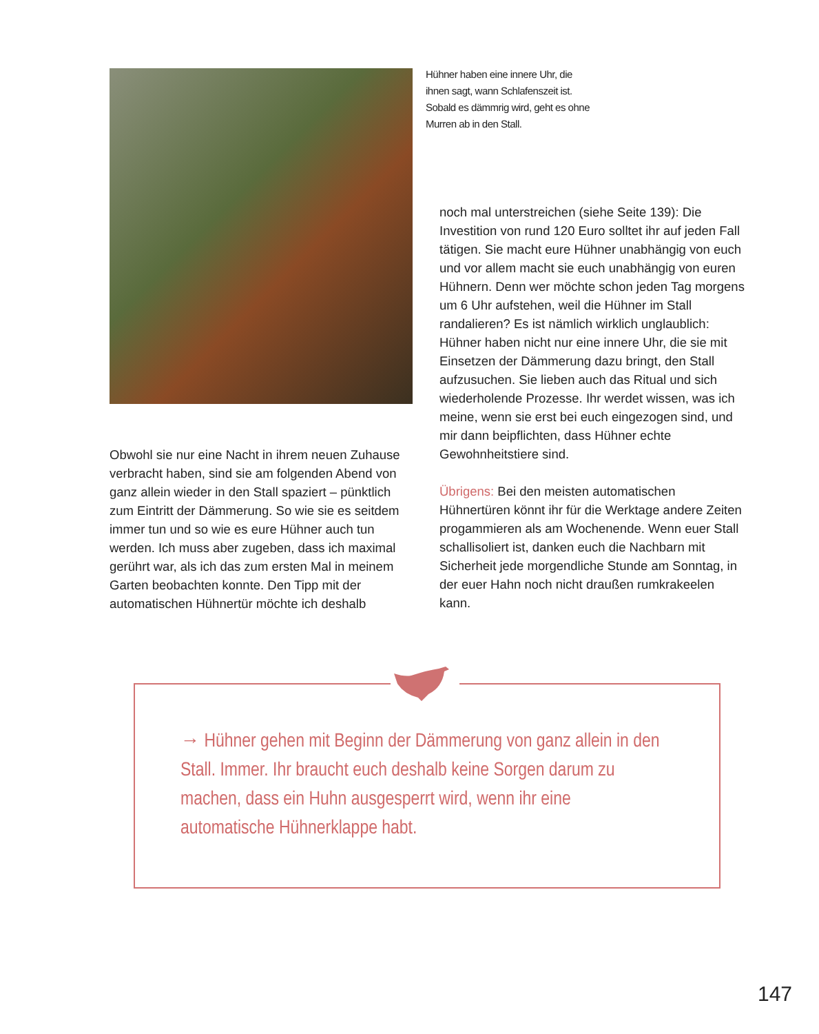Hühner haben eine innere Uhr, die ihnen sagt, wann Schlafenszeit ist. Sobald es dämmrig wird, geht es ohne Murren ab in den Stall.
Obwohl sie nur eine Nacht in ihrem neuen Zuhause verbracht haben, sind sie am folgenden Abend von ganz allein wieder in den Stall spaziert – pünktlich zum Eintritt der Dämmerung. So wie sie es seitdem immer tun und so wie es eure Hühner auch tun werden. Ich muss aber zugeben, dass ich maximal gerührt war, als ich das zum ersten Mal in meinem Garten beobachten konnte. Den Tipp mit der automatischen Hühnertür möchte ich deshalb
noch mal unterstreichen (siehe Seite 139): Die Investition von rund 120 Euro solltet ihr auf jeden Fall tätigen. Sie macht eure Hühner unabhängig von euch und vor allem macht sie euch unabhängig von euren Hühnern. Denn wer möchte schon jeden Tag morgens um 6 Uhr aufstehen, weil die Hühner im Stall randalieren? Es ist nämlich wirklich unglaublich: Hühner haben nicht nur eine innere Uhr, die sie mit Einsetzen der Dämmerung dazu bringt, den Stall aufzusuchen. Sie lieben auch das Ritual und sich wiederholende Prozesse. Ihr werdet wissen, was ich meine, wenn sie erst bei euch eingezogen sind, und mir dann beipflichten, dass Hühner echte Gewohnheitstiere sind.
Übrigens: Bei den meisten automatischen Hühnertüren könnt ihr für die Werktage andere Zeiten progammieren als am Wochenende. Wenn euer Stall schallisoliert ist, danken euch die Nachbarn mit Sicherheit jede morgendliche Stunde am Sonntag, in der euer Hahn noch nicht draußen rumkrakeelen kann.
→ Hühner gehen mit Beginn der Dämmerung von ganz allein in den Stall. Immer. Ihr braucht euch deshalb keine Sorgen darum zu machen, dass ein Huhn ausgesperrt wird, wenn ihr eine automatische Hühnerklappe habt.
147